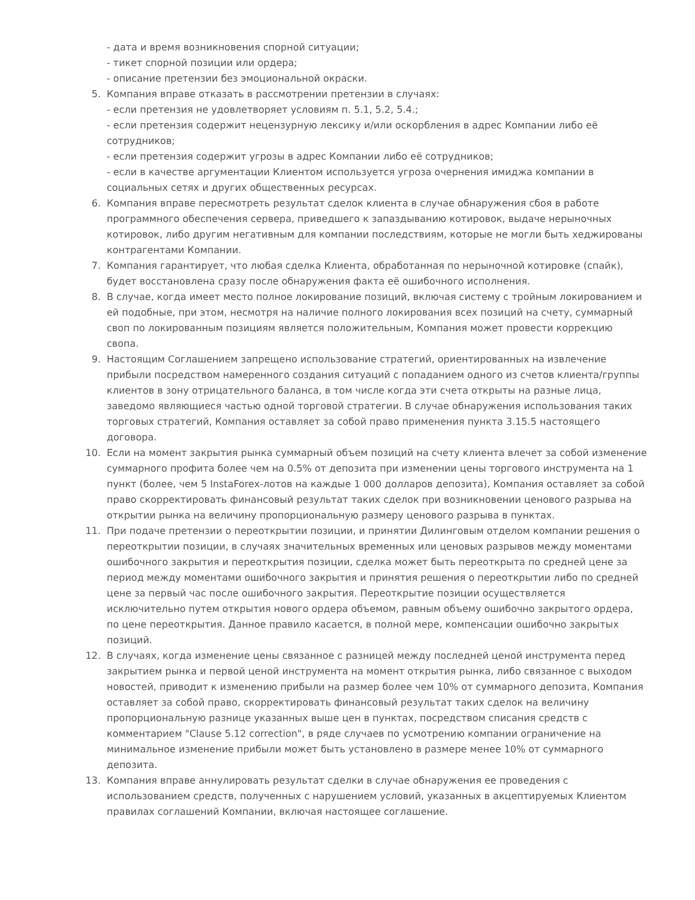- дата и время возникновения спорной ситуации;
- тикет спорной позиции или ордера;
- описание претензии без эмоциональной окраски.
5. Компания вправе отказать в рассмотрении претензии в случаях:
- если претензия не удовлетворяет условиям п. 5.1, 5.2, 5.4.;
- если претензия содержит нецензурную лексику и/или оскорбления в адрес Компании либо её сотрудников;
- если претензия содержит угрозы в адрес Компании либо её сотрудников;
- если в качестве аргументации Клиентом используется угроза очернения имиджа компании в социальных сетях и других общественных ресурсах.
6. Компания вправе пересмотреть результат сделок клиента в случае обнаружения сбоя в работе программного обеспечения сервера, приведшего к запаздыванию котировок, выдаче нерыночных котировок, либо другим негативным для компании последствиям, которые не могли быть хеджированы контрагентами Компании.
7. Компания гарантирует, что любая сделка Клиента, обработанная по нерыночной котировке (спайк), будет восстановлена сразу после обнаружения факта её ошибочного исполнения.
8. В случае, когда имеет место полное локирование позиций, включая систему с тройным локированием и ей подобные, при этом, несмотря на наличие полного локирования всех позиций на счету, суммарный своп по локированным позициям является положительным, Компания может провести коррекцию свопа.
9. Настоящим Соглашением запрещено использование стратегий, ориентированных на извлечение прибыли посредством намеренного создания ситуаций с попаданием одного из счетов клиента/группы клиентов в зону отрицательного баланса, в том числе когда эти счета открыты на разные лица, заведомо являющиеся частью одной торговой стратегии. В случае обнаружения использования таких торговых стратегий, Компания оставляет за собой право применения пункта 3.15.5 настоящего договора.
10. Если на момент закрытия рынка суммарный объем позиций на счету клиента влечет за собой изменение суммарного профита более чем на 0.5% от депозита при изменении цены торгового инструмента на 1 пункт (более, чем 5 InstaForex-лотов на каждые 1 000 долларов депозита), Компания оставляет за собой право скорректировать финансовый результат таких сделок при возникновении ценового разрыва на открытии рынка на величину пропорциональную размеру ценового разрыва в пунктах.
11. При подаче претензии о переоткрытии позиции, и принятии Дилинговым отделом компании решения о переоткрытии позиции, в случаях значительных временных или ценовых разрывов между моментами ошибочного закрытия и переоткрытия позиции, сделка может быть переоткрыта по средней цене за период между моментами ошибочного закрытия и принятия решения о переоткрытии либо по средней цене за первый час после ошибочного закрытия. Переоткрытие позиции осуществляется исключительно путем открытия нового ордера объемом, равным объему ошибочно закрытого ордера, по цене переоткрытия. Данное правило касается, в полной мере, компенсации ошибочно закрытых позиций.
12. В случаях, когда изменение цены связанное с разницей между последней ценой инструмента перед закрытием рынка и первой ценой инструмента на момент открытия рынка, либо связанное с выходом новостей, приводит к изменению прибыли на размер более чем 10% от суммарного депозита, Компания оставляет за собой право, скорректировать финансовый результат таких сделок на величину пропорциональную разнице указанных выше цен в пунктах, посредством списания средств с комментарием "Clause 5.12 correction", в ряде случаев по усмотрению компании ограничение на минимальное изменение прибыли может быть установлено в размере менее 10% от суммарного депозита.
13. Компания вправе аннулировать результат сделки в случае обнаружения ее проведения с использованием средств, полученных с нарушением условий, указанных в акцептируемых Клиентом правилах соглашений Компании, включая настоящее соглашение.